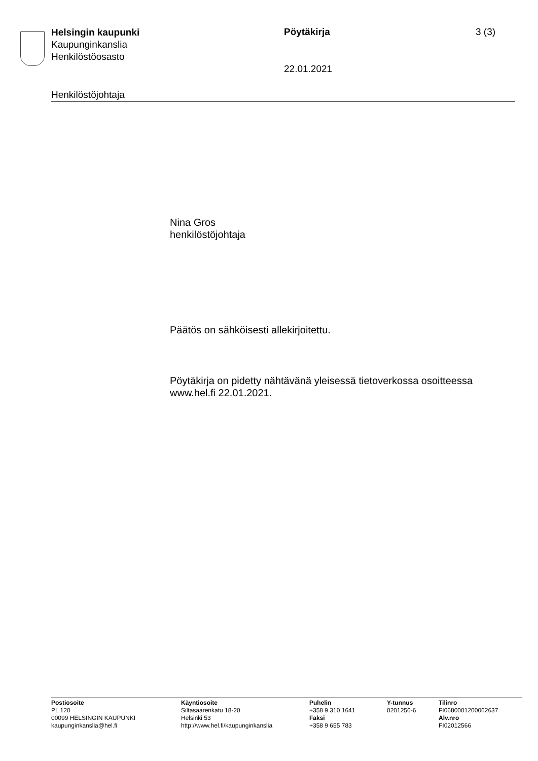Helsingin kaupunki
Kaupunginkanslia
Henkilöstöosasto
Pöytäkirja 3 (3)
22.01.2021
Henkilöstöjohtaja
Nina Gros
henkilöstöjohtaja
Päätös on sähköisesti allekirjoitettu.
Pöytäkirja on pidetty nähtävänä yleisessä tietoverkossa osoitteessa
www.hel.fi 22.01.2021.
Postiosoite
PL 120
00099 HELSINGIN KAUPUNKI
kaupunginkanslia@hel.fi
Käyntiosoite
Siltasaarenkatu 18-20
Helsinki 53
http://www.hel.fi/kaupunginkanslia
Puhelin
+358 9 310 1641
Faksi
+358 9 655 783
Y-tunnus
0201256-6
Tilinro
FI0680001200062637
Alv.nro
FI02012566